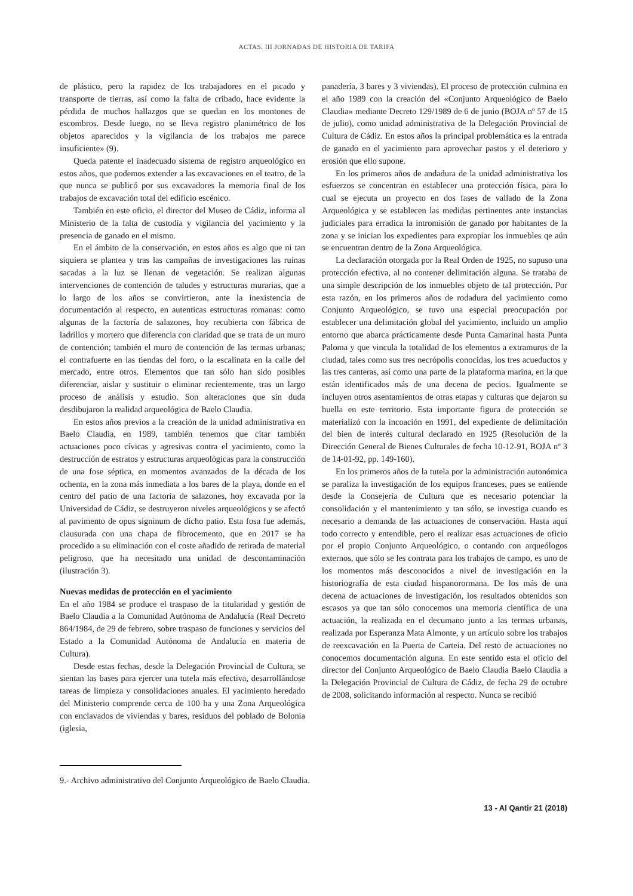ACTAS. III JORNADAS DE HISTORIA DE TARIFA
de plástico, pero la rapidez de los trabajadores en el picado y transporte de tierras, así como la falta de cribado, hace evidente la pérdida de muchos hallazgos que se quedan en los montones de escombros. Desde luego, no se lleva registro planimétrico de los objetos aparecidos y la vigilancia de los trabajos me parece insuficiente» (9).
Queda patente el inadecuado sistema de registro arqueológico en estos años, que podemos extender a las excavaciones en el teatro, de la que nunca se publicó por sus excavadores la memoria final de los trabajos de excavación total del edificio escénico.
También en este oficio, el director del Museo de Cádiz, informa al Ministerio de la falta de custodia y vigilancia del yacimiento y la presencia de ganado en el mismo.
En el ámbito de la conservación, en estos años es algo que ni tan siquiera se plantea y tras las campañas de investigaciones las ruinas sacadas a la luz se llenan de vegetación. Se realizan algunas intervenciones de contención de taludes y estructuras murarias, que a lo largo de los años se convirtieron, ante la inexistencia de documentación al respecto, en autenticas estructuras romanas: como algunas de la factoría de salazones, hoy recubierta con fábrica de ladrillos y mortero que diferencia con claridad que se trata de un muro de contención; también el muro de contención de las termas urbanas; el contrafuerte en las tiendas del foro, o la escalinata en la calle del mercado, entre otros. Elementos que tan sólo han sido posibles diferenciar, aislar y sustituir o eliminar recientemente, tras un largo proceso de análisis y estudio. Son alteraciones que sin duda desdibujaron la realidad arqueológica de Baelo Claudia.
En estos años previos a la creación de la unidad administrativa en Baelo Claudia, en 1989, también tenemos que citar también actuaciones poco cívicas y agresivas contra el yacimiento, como la destrucción de estratos y estructuras arqueológicas para la construcción de una fose séptica, en momentos avanzados de la década de los ochenta, en la zona más inmediata a los bares de la playa, donde en el centro del patio de una factoría de salazones, hoy excavada por la Universidad de Cádiz, se destruyeron niveles arqueológicos y se afectó al pavimento de opus signinum de dicho patio. Esta fosa fue además, clausurada con una chapa de fibrocemento, que en 2017 se ha procedido a su eliminación con el coste añadido de retirada de material peligroso, que ha necesitado una unidad de descontaminación (ilustración 3).
Nuevas medidas de protección en el yacimiento
En el año 1984 se produce el traspaso de la titularidad y gestión de Baelo Claudia a la Comunidad Autónoma de Andalucía (Real Decreto 864/1984, de 29 de febrero, sobre traspaso de funciones y servicios del Estado a la Comunidad Autónoma de Andalucía en materia de Cultura).
Desde estas fechas, desde la Delegación Provincial de Cultura, se sientan las bases para ejercer una tutela más efectiva, desarrollándose tareas de limpieza y consolidaciones anuales. El yacimiento heredado del Ministerio comprende cerca de 100 ha y una Zona Arqueológica con enclavados de viviendas y bares, residuos del poblado de Bolonia (iglesia,
panadería, 3 bares y 3 viviendas). El proceso de protección culmina en el año 1989 con la creación del «Conjunto Arqueológico de Baelo Claudia» mediante Decreto 129/1989 de 6 de junio (BOJA nº 57 de 15 de julio), como unidad administrativa de la Delegación Provincial de Cultura de Cádiz. En estos años la principal problemática es la entrada de ganado en el yacimiento para aprovechar pastos y el deterioro y erosión que ello supone.
En los primeros años de andadura de la unidad administrativa los esfuerzos se concentran en establecer una protección física, para lo cual se ejecuta un proyecto en dos fases de vallado de la Zona Arqueológica y se establecen las medidas pertinentes ante instancias judiciales para erradica la intromisión de ganado por habitantes de la zona y se inician los expedientes para expropiar los inmuebles qe aún se encuentran dentro de la Zona Arqueológica.
La declaración otorgada por la Real Orden de 1925, no supuso una protección efectiva, al no contener delimitación alguna. Se trataba de una simple descripción de los inmuebles objeto de tal protección. Por esta razón, en los primeros años de rodadura del yacimiento como Conjunto Arqueológico, se tuvo una especial preocupación por establecer una delimitación global del yacimiento, incluido un amplio entorno que abarca prácticamente desde Punta Camarinal hasta Punta Paloma y que vincula la totalidad de los elementos a extramuros de la ciudad, tales como sus tres necrópolis conocidas, los tres acueductos y las tres canteras, así como una parte de la plataforma marina, en la que están identificados más de una decena de pecios. Igualmente se incluyen otros asentamientos de otras etapas y culturas que dejaron su huella en este territorio. Esta importante figura de protección se materializó con la incoación en 1991, del expediente de delimitación del bien de interés cultural declarado en 1925 (Resolución de la Dirección General de Bienes Culturales de fecha 10-12-91, BOJA nº 3 de 14-01-92, pp. 149-160).
En los primeros años de la tutela por la administración autonómica se paraliza la investigación de los equipos franceses, pues se entiende desde la Consejería de Cultura que es necesario potenciar la consolidación y el mantenimiento y tan sólo, se investiga cuando es necesario a demanda de las actuaciones de conservación. Hasta aquí todo correcto y entendible, pero el realizar esas actuaciones de oficio por el propio Conjunto Arqueológico, o contando con arqueólogos externos, que sólo se les contrata para los trabajos de campo, es uno de los momentos más desconocidos a nivel de investigación en la historiografía de esta ciudad hispanorormana. De los más de una decena de actuaciones de investigación, los resultados obtenidos son escasos ya que tan sólo conocemos una memoria científica de una actuación, la realizada en el decumano junto a las termas urbanas, realizada por Esperanza Mata Almonte, y un artículo sobre los trabajos de reexcavación en la Puerta de Carteia. Del resto de actuaciones no conocemos documentación alguna. En este sentido esta el oficio del director del Conjunto Arqueológico de Baelo Claudia Baelo Claudia a la Delegación Provincial de Cultura de Cádiz, de fecha 29 de octubre de 2008, solicitando información al respecto. Nunca se recibió
9.- Archivo administrativo del Conjunto Arqueológico de Baelo Claudia.
13 - Al Qantir 21 (2018)